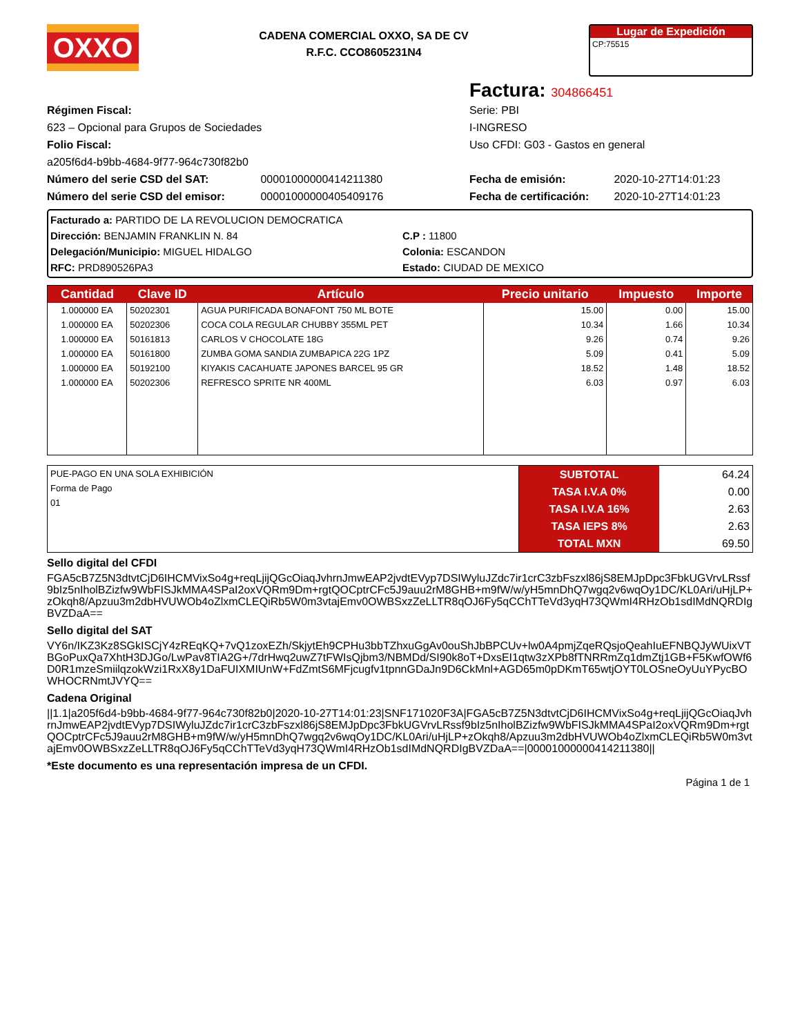OXXO
CADENA COMERCIAL OXXO, SA DE CV
R.F.C. CCO8605231N4
Lugar de Expedición
CP:75515
Factura: 304866451
Régimen Fiscal:
623 – Opcional para Grupos de Sociedades
Folio Fiscal:
a205f6d4-b9bb-4684-9f77-964c730f82b0
Serie: PBI
I-INGRESO
Uso CFDI: G03 - Gastos en general
Número del serie CSD del SAT: 00001000000414211380
Número del serie CSD del emisor: 00001000000405409176
Fecha de emisión: 2020-10-27T14:01:23
Fecha de certificación: 2020-10-27T14:01:23
Facturado a: PARTIDO DE LA REVOLUCION DEMOCRATICA
Dirección: BENJAMIN FRANKLIN N. 84
Delegación/Municipio: MIGUEL HIDALGO
RFC: PRD890526PA3
C.P : 11800
Colonia: ESCANDON
Estado: CIUDAD DE MEXICO
| Cantidad | Clave ID | Artículo | Precio unitario | Impuesto | Importe |
| --- | --- | --- | --- | --- | --- |
| 1.000000 EA | 50202301 | AGUA PURIFICADA BONAFONT 750 ML BOTE | 15.00 | 0.00 | 15.00 |
| 1.000000 EA | 50202306 | COCA COLA REGULAR CHUBBY 355ML PET | 10.34 | 1.66 | 10.34 |
| 1.000000 EA | 50161813 | CARLOS V CHOCOLATE 18G | 9.26 | 0.74 | 9.26 |
| 1.000000 EA | 50161800 | ZUMBA GOMA SANDIA ZUMBAPICA 22G 1PZ | 5.09 | 0.41 | 5.09 |
| 1.000000 EA | 50192100 | KIYAKIS CACAHUATE JAPONES BARCEL 95 GR | 18.52 | 1.48 | 18.52 |
| 1.000000 EA | 50202306 | REFRESCO SPRITE NR 400ML | 6.03 | 0.97 | 6.03 |
| PUE-PAGO EN UNA SOLA EXHIBICIÓN Forma de Pago 01 | SUBTOTAL | 64.24 |
| | TASA I.V.A 0% | 0.00 |
| | TASA I.V.A 16% | 2.63 |
| | TASA IEPS 8% | 2.63 |
| | TOTAL MXN | 69.50 |
Sello digital del CFDI
FGA5cB7Z5N3dtvtCjD6IHCMVixSo4g+reqLjijQGcOiaqJvhrnJmwEAP2jvdtEVyp7DSIWyluJZdc7ir1crC3zbFszxl86jS8EMJpDpc3FbkUGVrvLRssf9bIz5nIholBZizfw9WbFISJkMMA4SPaI2oxVQRm9Dm+rgtQOCptrCFc5J9auu2rM8GHB+m9fW/w/yH5mnDhQ7wgq2v6wqOy1DC/KL0Ari/uHjLP+zOkqh8/Apzuu3m2dbHVUWOb4oZlxmCLEQiRb5W0m3vtajEmv0OWBSxzZeLLTR8qOJ6Fy5qCChTTeVd3yqH73QWmI4RHzOb1sdIMdNQRDIgBVZDaA==
Sello digital del SAT
VY6n/IKZ3Kz8SGkISCjY4zREqKQ+7vQ1zoxEZh/SkjytEh9CPHu3bbTZhxuGgAv0ouShJbBPCUv+lw0A4pmjZqeRQsjoQeahIuEFNBQJyWUixVTBGoPuxQa7XhtH3DJGo/LwPav8TIA2G+/7drHwq2uwZ7tFWIsQjbm3/NBMDd/SI90k8oT+DxsEI1qtw3zXPb8fTNRRmZq1dmZtj1GB+F5KwfOWf6D0R1mzeSmiilqzokWzi1RxX8y1DaFUIXMIUnW+FdZmtS6MFjcugfv1tpnnGDaJn9D6CkMnl+AGD65m0pDKmT65wtjOYT0LOSneOyUuYPycBOWHOCRNmtJVYQ==
Cadena Original
||1.1|a205f6d4-b9bb-4684-9f77-964c730f82b0|2020-10-27T14:01:23|SNF171020F3A|FGA5cB7Z5N3dtvtCjD6IHCMVixSo4g+reqLjijQGcOiaqJvhrnJmwEAP2jvdtEVyp7DSIWyluJZdc7ir1crC3zbFszxl86jS8EMJpDpc3FbkUGVrvLRssf9bIz5nIholBZizfw9WbFISJkMMA4SPaI2oxVQRm9Dm+rgtQOCptrCFc5J9auu2rM8GHB+m9fW/w/yH5mnDhQ7wgq2v6wqOy1DC/KL0Ari/uHjLP+zOkqh8/Apzuu3m2dbHVUWOb4oZlxmCLEQiRb5W0m3vtajEmv0OWBSxzZeLLTR8qOJ6Fy5qCChTTeVd3yqH73QWmI4RHzOb1sdIMdNQRDIgBVZDaA==|00001000000414211380||
*Este documento es una representación impresa de un CFDI.
Página 1 de 1